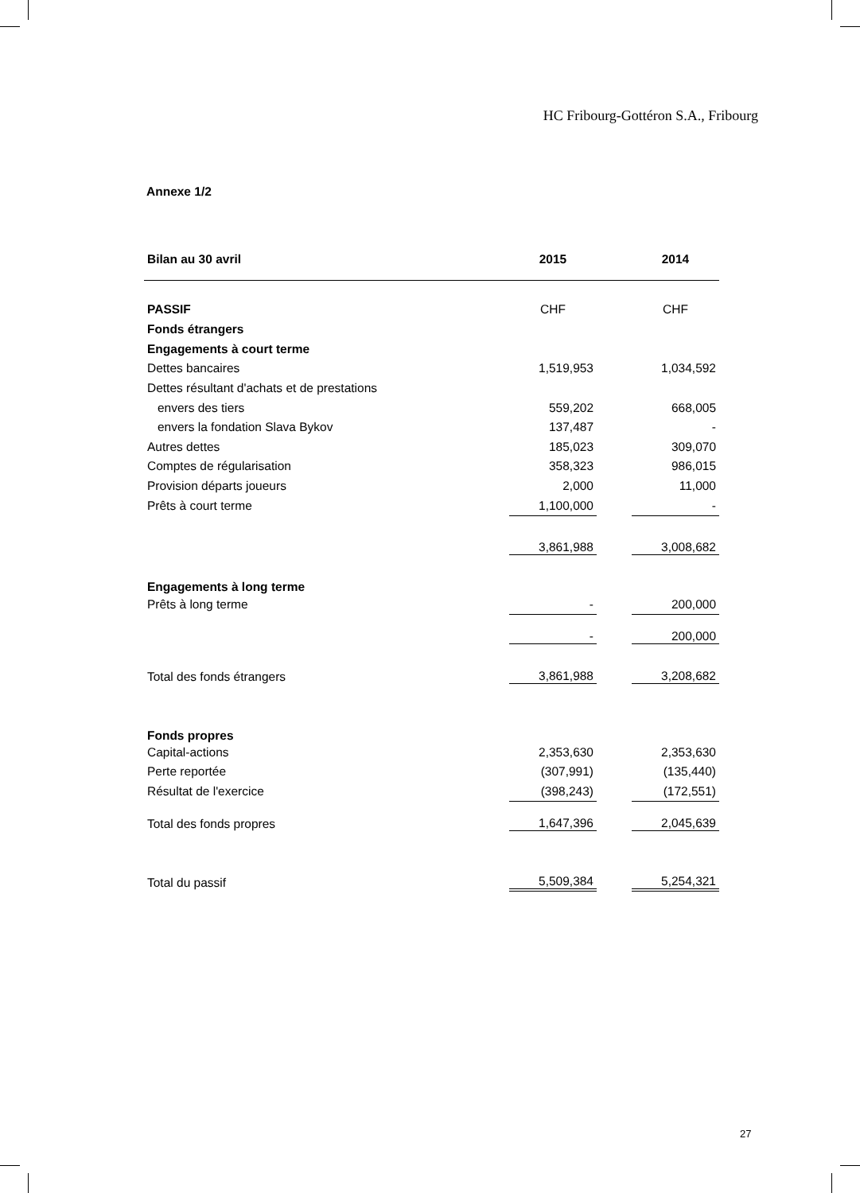HC Fribourg-Gottéron S.A., Fribourg
Annexe 1/2
| Bilan au 30 avril | 2015 | | 2014 |
| PASSIF | CHF | | CHF |
| Fonds étrangers | | | |
| Engagements à court terme | | | |
| Dettes bancaires | 1,519,953 | | 1,034,592 |
| Dettes résultant d'achats et de prestations | | | |
| envers des tiers | 559,202 | | 668,005 |
| envers la fondation Slava Bykov | 137,487 | | - |
| Autres dettes | 185,023 | | 309,070 |
| Comptes de régularisation | 358,323 | | 986,015 |
| Provision départs joueurs | 2,000 | | 11,000 |
| Prêts à court terme | 1,100,000 | | - |
| | 3,861,988 | | 3,008,682 |
| Engagements à long terme | | | |
| Prêts à long terme | - | | 200,000 |
| | - | | 200,000 |
| Total des fonds étrangers | 3,861,988 | | 3,208,682 |
| Fonds propres | | | |
| Capital-actions | 2,353,630 | | 2,353,630 |
| Perte reportée | (307,991) | | (135,440) |
| Résultat de l'exercice | (398,243) | | (172,551) |
| Total des fonds propres | 1,647,396 | | 2,045,639 |
| Total du passif | 5,509,384 | | 5,254,321 |
27